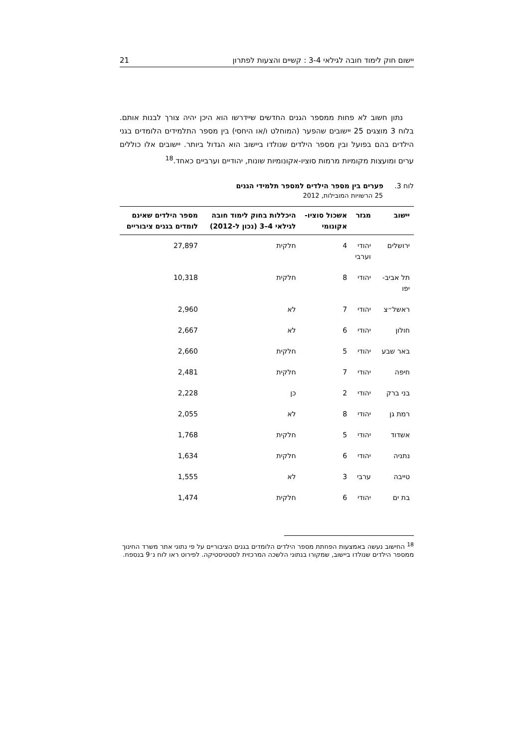יישום חוק לימוד חובה לגילאי 3-4 : קשיים והצעות לפתרון 21
נתון חשוב לא פחות ממספר הגנים החדשים שיידרשו הוא היכן יהיה צורך לבנות אותם. בלוח 3 מוצגים 25 יישובים שהפער (המוחלט ו/או היחסי) בין מספר התלמידים הלומדים בגני הילדים בהם בפועל ובין מספר הילדים שנולדו ביישוב הוא הגדול ביותר. יישובים אלו כוללים ערים ומועצות מקומיות מרמות סוציו-אקונומיות שונות, יהודיים וערביים כאחד.<sup>18</sup>
לוח 3. פערים בין מספר הילדים למספר תלמידי הגנים
25 הרשויות המובילות, 2012
| יישוב | מגזר | אשכול סוציו-אקונומי | היכללות בחוק לימוד חובה לגילאי 4–3 (נכון ל-2012) | מספר הילדים שאינם לומדים בגנים ציבוריים |
| --- | --- | --- | --- | --- |
| ירושלים | יהודי וערבי | 4 | חלקית | 27,897 |
| תל אביב- יפו | יהודי | 8 | חלקית | 10,318 |
| ראשל״צ | יהודי | 7 | לא | 2,960 |
| חולון | יהודי | 6 | לא | 2,667 |
| באר שבע | יהודי | 5 | חלקית | 2,660 |
| חיפה | יהודי | 7 | חלקית | 2,481 |
| בני ברק | יהודי | 2 | כן | 2,228 |
| רמת גן | יהודי | 8 | לא | 2,055 |
| אשדוד | יהודי | 5 | חלקית | 1,768 |
| נתניה | יהודי | 6 | חלקית | 1,634 |
| טייבה | ערבי | 3 | לא | 1,555 |
| בת ים | יהודי | 6 | חלקית | 1,474 |
<sup>18</sup> החישוב נעשה באמצעות הפחתת מספר הילדים הלומדים בגנים הציבוריים על פי נתוני אתר משרד החינוך ממספר הילדים שנולדו ביישוב, שמקורו בנתוני הלשכה המרכזית לסטטיסטיקה. לפירוט ראו לוח נ׳9 בנספח.